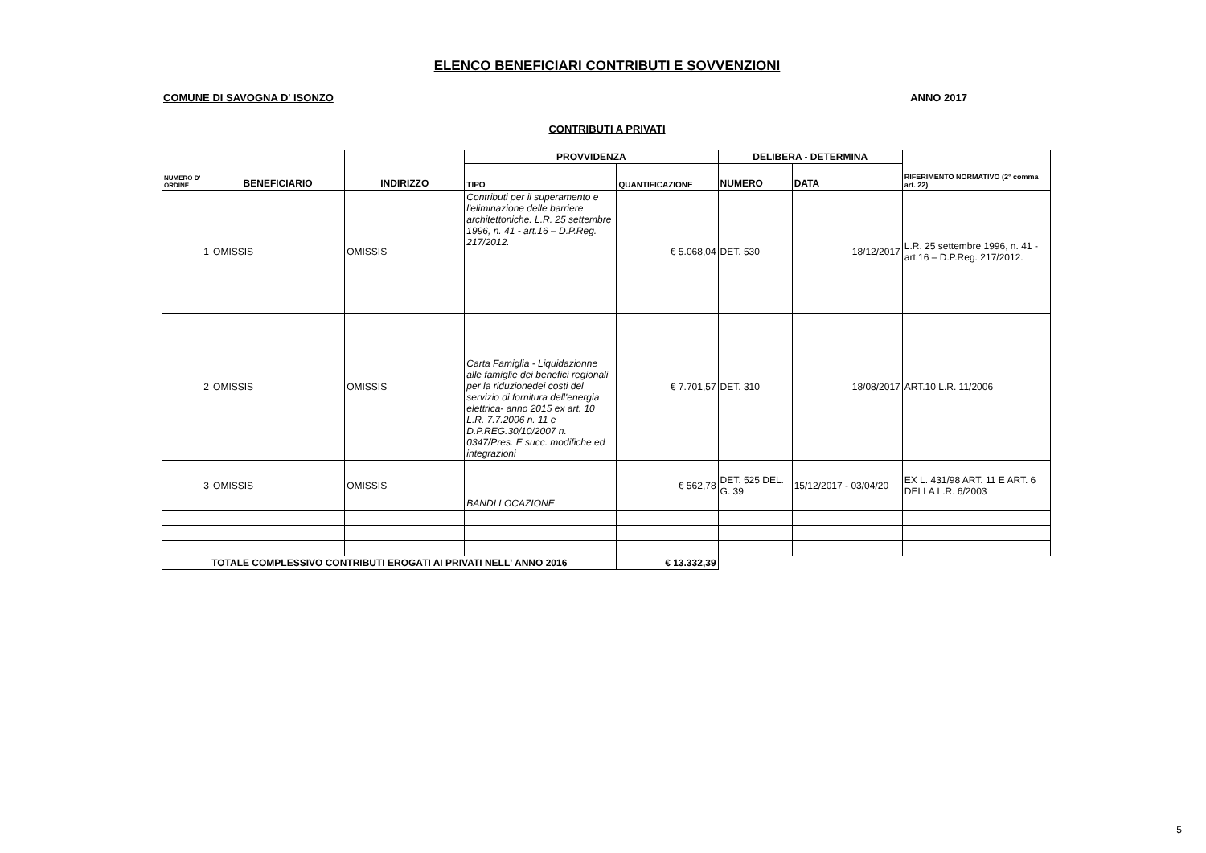ELENCO BENEFICIARI CONTRIBUTI E SOVVENZIONI
COMUNE DI SAVOGNA D' ISONZO ANNO 2017
CONTRIBUTI A PRIVATI
| NUMERO D' ORDINE | BENEFICIARIO | INDIRIZZO | PROVVIDENZA | | DELIBERA - DETERMINA | | RIFERIMENTO NORMATIVO (2° comma art. 22) |
| --- | --- | --- | --- | --- | --- | --- | --- |
| | | | TIPO | QUANTIFICAZIONE | NUMERO | DATA | |
| 1 | OMISSIS | OMISSIS | Contributi per il superamento e l'eliminazione delle barriere architettoniche. L.R. 25 settembre 1996, n. 41 - art.16 – D.P.Reg. 217/2012. | € 5.068,04 | DET. 530 | 18/12/2017 | L.R. 25 settembre 1996, n. 41 - art.16 – D.P.Reg. 217/2012. |
| 2 | OMISSIS | OMISSIS | Carta Famiglia - Liquidazionne alle famiglie dei benefici regionali per la riduzionedei costi del servizio di fornitura dell'energia elettrica- anno 2015 ex art. 10 L.R. 7.7.2006 n. 11 e D.P.REG.30/10/2007 n. 0347/Pres. E succ. modifiche ed integrazioni | € 7.701,57 | DET. 310 | 18/08/2017 | ART.10 L.R. 11/2006 |
| 3 | OMISSIS | OMISSIS | BANDI LOCAZIONE | € 562,78 | DET. 525 DEL. G. 39 | 15/12/2017 - 03/04/20 | EX L. 431/98 ART. 11 E ART. 6 DELLA L.R. 6/2003 |
| TOTALE COMPLESSIVO CONTRIBUTI EROGATI AI PRIVATI NELL' ANNO 2016 | | | | € 13.332,39 | | | |
5